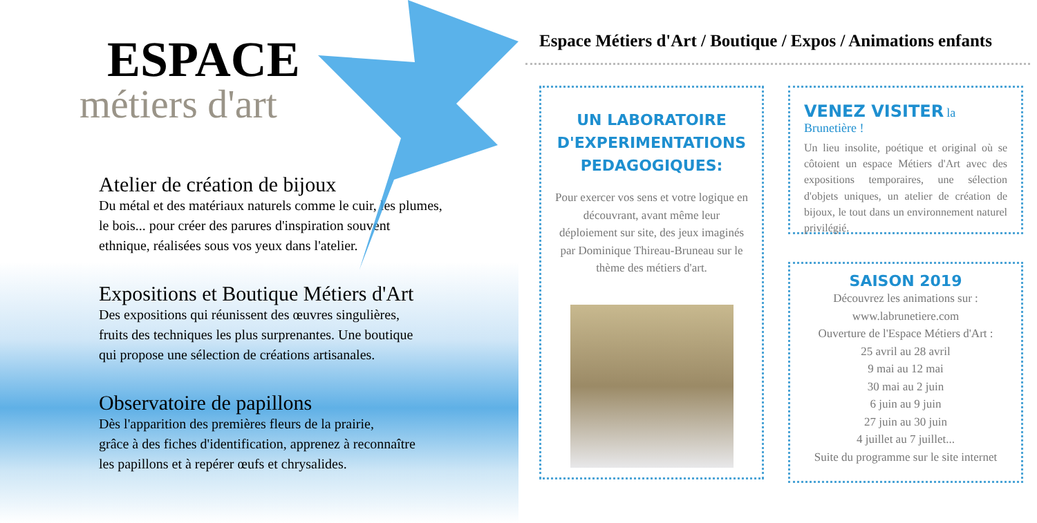ESPACE
métiers d'art
Atelier de création de bijoux
Du métal et des matériaux naturels comme le cuir, les plumes,
le bois... pour créer des parures d'inspiration souvent
ethnique, réalisées sous vos yeux dans l'atelier.
Expositions et Boutique Métiers d'Art
Des expositions qui réunissent des œuvres singulières,
fruits des techniques les plus surprenantes. Une boutique
qui propose une sélection de créations artisanales.
Observatoire de papillons
Dès l'apparition des premières fleurs de la prairie,
grâce à des fiches d'identification, apprenez à reconnaître
les papillons et à repérer œufs et chrysalides.
Espace Métiers d'Art / Boutique / Expos / Animations enfants
UN LABORATOIRE
D'EXPERIMENTATIONS
PEDAGOGIQUES:
Pour exercer vos sens et votre logique en découvrant, avant même leur déploiement sur site, des jeux imaginés par Dominique Thireau-Bruneau sur le thème des métiers d'art.
VENEZ VISITER la Brunetière !
Un lieu insolite, poétique et original où se côtoient un espace Métiers d'Art avec des expositions temporaires, une sélection d'objets uniques, un atelier de création de bijoux, le tout dans un environnement naturel privilégié.
SAISON 2019
Découvrez les animations sur :
www.labrunetiere.com
Ouverture de l'Espace Métiers d'Art :
25 avril au 28 avril
9 mai au 12 mai
30 mai au 2 juin
6 juin au 9 juin
27 juin au 30 juin
4 juillet au 7 juillet...
Suite du programme sur le site internet